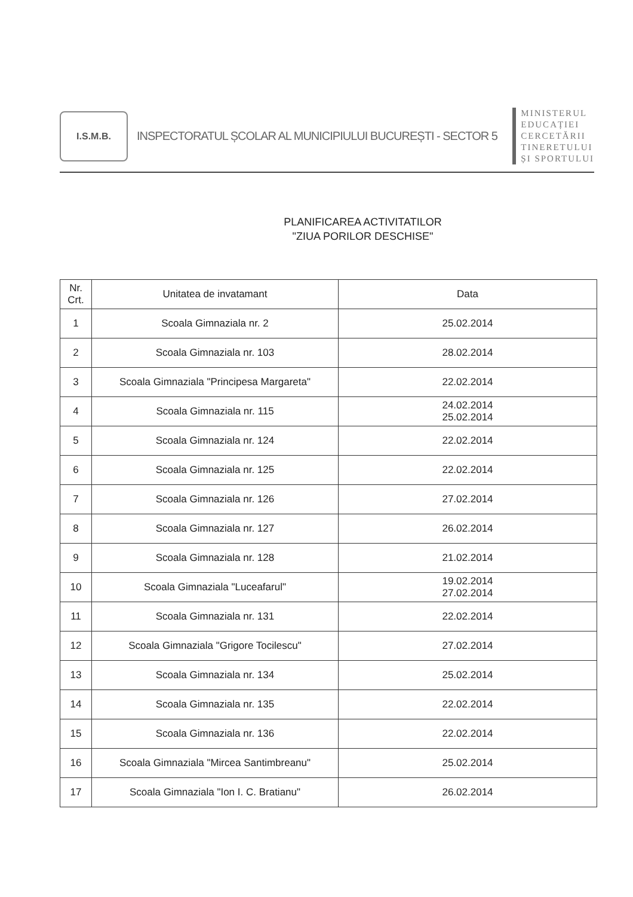I.S.M.B.
INSPECTORATUL ȘCOLAR AL MUNICIPIULUI BUCUREȘTI - SECTOR 5
MINISTERUL
EDUCAȚIEI
CERCETĂRII
TINERETULUI
ȘI SPORTULUI
PLANIFICAREA ACTIVITATILOR
"ZIUA PORILOR DESCHISE"
| Nr. Crt. | Unitatea de invatamant | Data |
| --- | --- | --- |
| 1 | Scoala Gimnaziala nr. 2 | 25.02.2014 |
| 2 | Scoala Gimnaziala nr. 103 | 28.02.2014 |
| 3 | Scoala Gimnaziala "Principesa Margareta" | 22.02.2014 |
| 4 | Scoala Gimnaziala nr. 115 | 24.02.2014 25.02.2014 |
| 5 | Scoala Gimnaziala nr. 124 | 22.02.2014 |
| 6 | Scoala Gimnaziala nr. 125 | 22.02.2014 |
| 7 | Scoala Gimnaziala nr. 126 | 27.02.2014 |
| 8 | Scoala Gimnaziala nr. 127 | 26.02.2014 |
| 9 | Scoala Gimnaziala nr. 128 | 21.02.2014 |
| 10 | Scoala Gimnaziala "Luceafarul" | 19.02.2014 27.02.2014 |
| 11 | Scoala Gimnaziala nr. 131 | 22.02.2014 |
| 12 | Scoala Gimnaziala "Grigore Tocilescu" | 27.02.2014 |
| 13 | Scoala Gimnaziala nr. 134 | 25.02.2014 |
| 14 | Scoala Gimnaziala nr. 135 | 22.02.2014 |
| 15 | Scoala Gimnaziala nr. 136 | 22.02.2014 |
| 16 | Scoala Gimnaziala "Mircea Santimbreanu" | 25.02.2014 |
| 17 | Scoala Gimnaziala "Ion I. C. Bratianu" | 26.02.2014 |